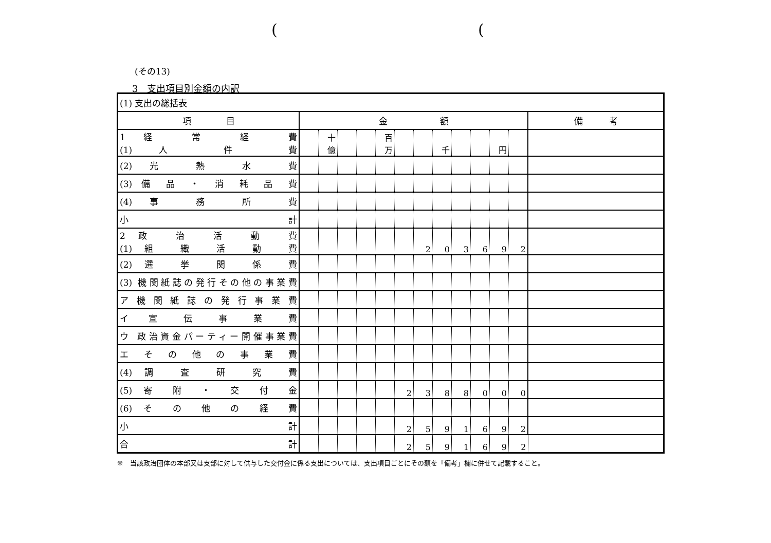( (
(その13)
3　支出項目別金額の内訳
| (1) 支出の総括表 | | | | | | | | | | | | | |
| 項 目 | 金 額 | | | | | | | | | | | | 備 考 |
| 1 経 常 経 費 (1) 人 件 費 | | 十億 | | | 百万 | | | 千 | | | 円 | | |
| (2) 光 熱 水 費 | | | | | | | | | | | | | |
| (3) 備 品 ・ 消 耗 品 費 | | | | | | | | | | | | | |
| (4) 事 務 所 費 | | | | | | | | | | | | | |
| 小 計 | | | | | | | | | | | | | |
| 2 政 治 活 動 費 (1) 組 織 活 動 費 | | | | | | | 2 | 0 | 3 | 6 | 9 | 2 | |
| (2) 選 挙 関 係 費 | | | | | | | | | | | | | |
| (3) 機関紙誌の発行その他の事業費 | | | | | | | | | | | | | |
| ア 機 関 紙 誌 の 発 行 事 業 費 | | | | | | | | | | | | | |
| イ 宣 伝 事 業 費 | | | | | | | | | | | | | |
| ウ 政治資金パーティー開催事業費 | | | | | | | | | | | | | |
| エ そ の 他 の 事 業 費 | | | | | | | | | | | | | |
| (4) 調 査 研 究 費 | | | | | | | | | | | | | |
| (5) 寄 附 ・ 交 付 金 | | | | | | 2 | 3 | 8 | 8 | 0 | 0 | 0 | |
| (6) そ の 他 の 経 費 | | | | | | | | | | | | | |
| 小 計 | | | | | | 2 | 5 | 9 | 1 | 6 | 9 | 2 | |
| 合 計 | | | | | | 2 | 5 | 9 | 1 | 6 | 9 | 2 | |
※　当該政治団体の本部又は支部に対して供与した交付金に係る支出については、支出項目ごとにその額を「備考」欄に併せて記載すること。